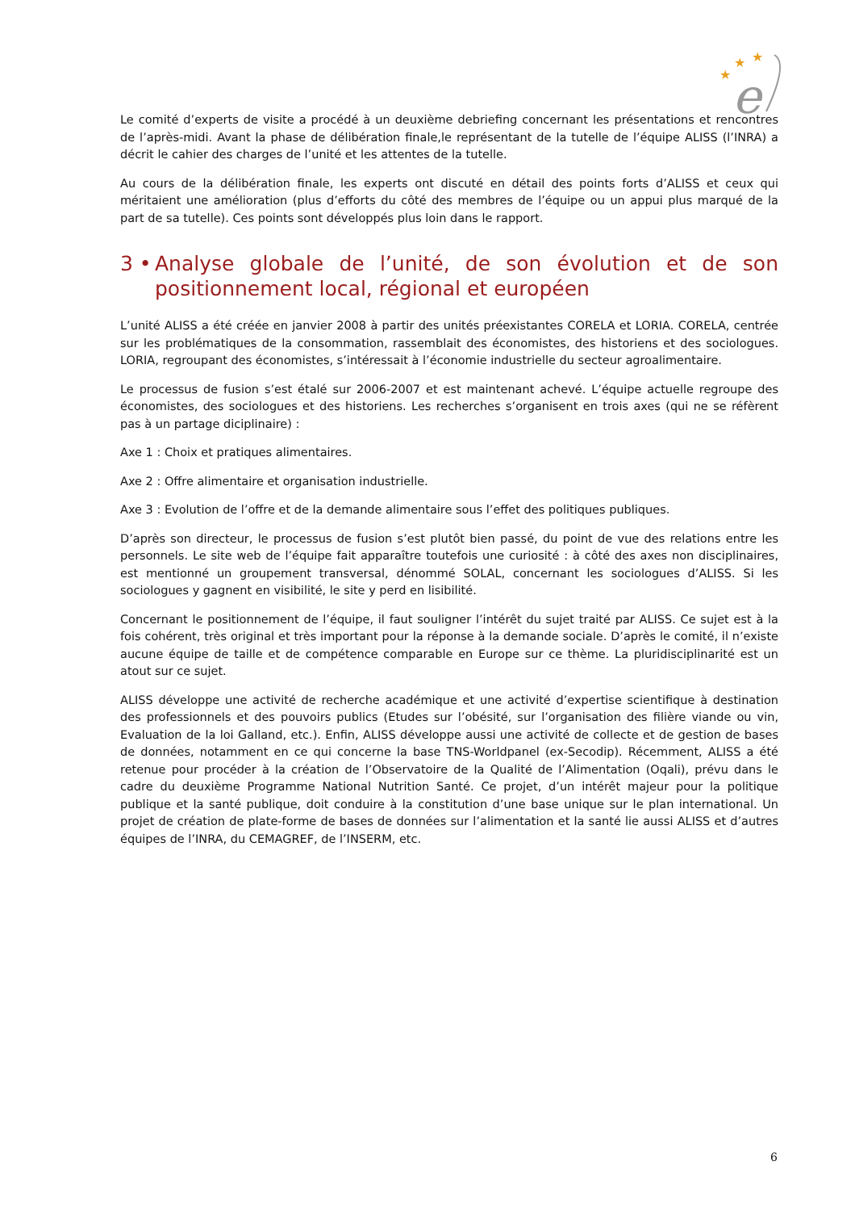★
★
★
e
Le comité d’experts de visite a procédé à un deuxième debriefing concernant les présentations et rencontres de l’après-midi. Avant la phase de délibération finale,le représentant de la tutelle de l’équipe ALISS (l’INRA) a décrit le cahier des charges de l’unité et les attentes de la tutelle.
Au cours de la délibération finale, les experts ont discuté en détail des points forts d’ALISS et ceux qui méritaient une amélioration (plus d’efforts du côté des membres de l’équipe ou un appui plus marqué de la part de sa tutelle). Ces points sont développés plus loin dans le rapport.
3 • Analyse globale de l’unité, de son évolution et de son positionnement local, régional et européen
L’unité ALISS a été créée en janvier 2008 à partir des unités préexistantes CORELA et LORIA. CORELA, centrée sur les problématiques de la consommation, rassemblait des économistes, des historiens et des sociologues. LORIA, regroupant des économistes, s’intéressait à l’économie industrielle du secteur agroalimentaire.
Le processus de fusion s’est étalé sur 2006-2007 et est maintenant achevé. L’équipe actuelle regroupe des économistes, des sociologues et des historiens. Les recherches s’organisent en trois axes (qui ne se réfèrent pas à un partage diciplinaire) :
Axe 1 : Choix et pratiques alimentaires.
Axe 2 : Offre alimentaire et organisation industrielle.
Axe 3 : Evolution de l’offre et de la demande alimentaire sous l’effet des politiques publiques.
D’après son directeur, le processus de fusion s’est plutôt bien passé, du point de vue des relations entre les personnels. Le site web de l’équipe fait apparaître toutefois une curiosité : à côté des axes non disciplinaires, est mentionné un groupement transversal, dénommé SOLAL, concernant les sociologues d’ALISS. Si les sociologues y gagnent en visibilité, le site y perd en lisibilité.
Concernant le positionnement de l’équipe, il faut souligner l’intérêt du sujet traité par ALISS. Ce sujet est à la fois cohérent, très original et très important pour la réponse à la demande sociale. D’après le comité, il n’existe aucune équipe de taille et de compétence comparable en Europe sur ce thème. La pluridisciplinarité est un atout sur ce sujet.
ALISS développe une activité de recherche académique et une activité d’expertise scientifique à destination des professionnels et des pouvoirs publics (Etudes sur l’obésité, sur l’organisation des filière viande ou vin, Evaluation de la loi Galland, etc.). Enfin, ALISS développe aussi une activité de collecte et de gestion de bases de données, notamment en ce qui concerne la base TNS-Worldpanel (ex-Secodip). Récemment, ALISS a été retenue pour procéder à la création de l’Observatoire de la Qualité de l’Alimentation (Oqali), prévu dans le cadre du deuxième Programme National Nutrition Santé. Ce projet, d’un intérêt majeur pour la politique publique et la santé publique, doit conduire à la constitution d’une base unique sur le plan international. Un projet de création de plate-forme de bases de données sur l’alimentation et la santé lie aussi ALISS et d’autres équipes de l’INRA, du CEMAGREF, de l’INSERM, etc.
6